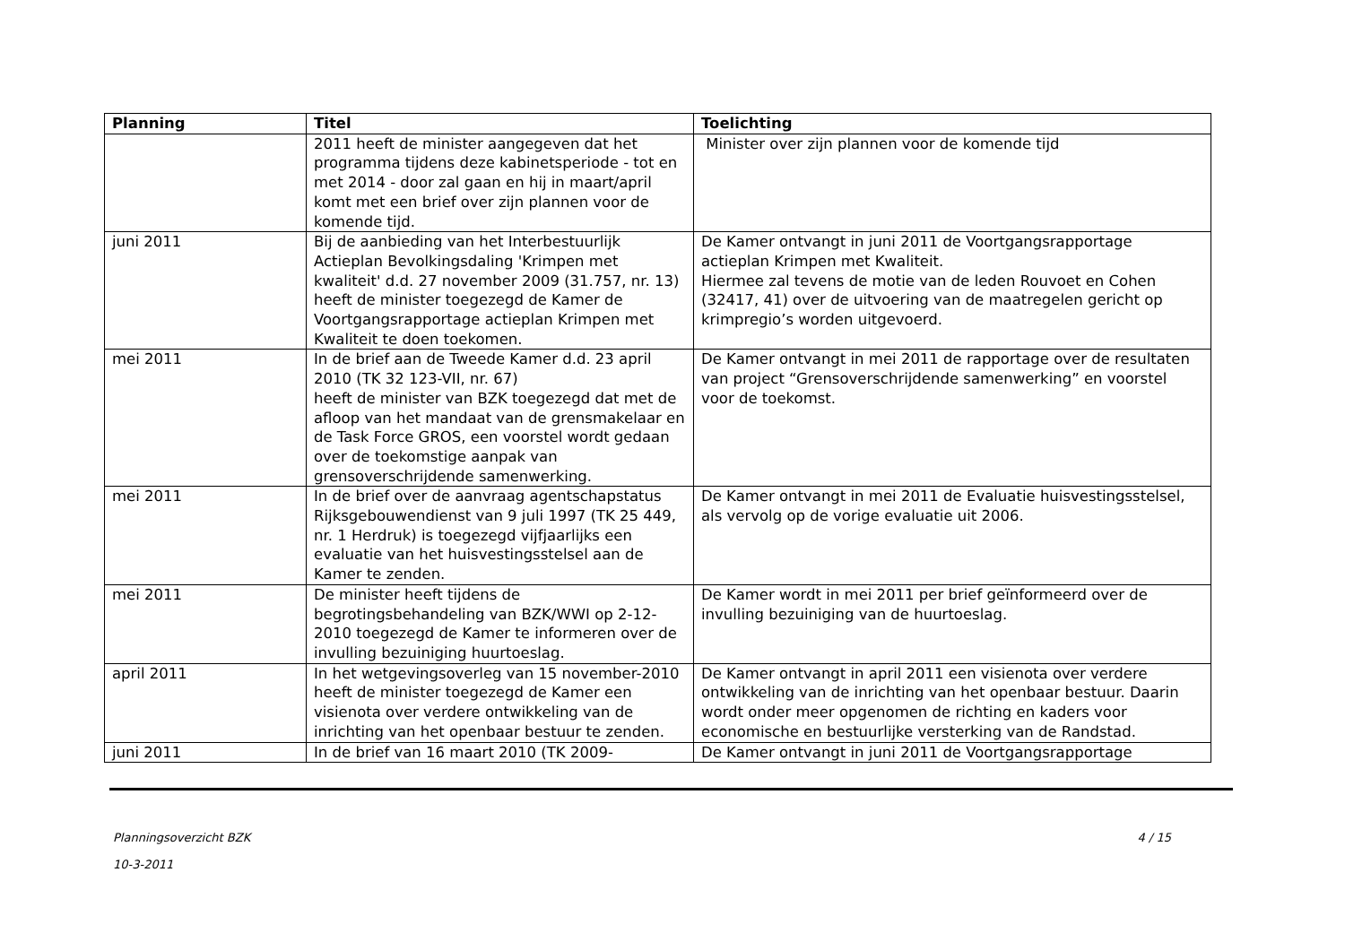| Planning | Titel | Toelichting |
| --- | --- | --- |
| | 2011 heeft de minister aangegeven dat het programma tijdens deze kabinetsperiode - tot en met 2014 - door zal gaan en hij in maart/april komt met een brief over zijn plannen voor de komende tijd. | Minister over zijn plannen voor de komende tijd |
| juni 2011 | Bij de aanbieding van het Interbestuurlijk Actieplan Bevolkingsdaling 'Krimpen met kwaliteit' d.d. 27 november 2009 (31.757, nr. 13) heeft de minister toegezegd de Kamer de Voortgangsrapportage actieplan Krimpen met Kwaliteit te doen toekomen. | De Kamer ontvangt in juni 2011 de Voortgangsrapportage actieplan Krimpen met Kwaliteit. Hiermee zal tevens de motie van de leden Rouvoet en Cohen (32417, 41) over de uitvoering van de maatregelen gericht op krimpregio’s worden uitgevoerd. |
| mei 2011 | In de brief aan de Tweede Kamer d.d. 23 april 2010 (TK 32 123-VII, nr. 67) heeft de minister van BZK toegezegd dat met de afloop van het mandaat van de grensmakelaar en de Task Force GROS, een voorstel wordt gedaan over de toekomstige aanpak van grensoverschrijdende samenwerking. | De Kamer ontvangt in mei 2011 de rapportage over de resultaten van project “Grensoverschrijdende samenwerking” en voorstel voor de toekomst. |
| mei 2011 | In de brief over de aanvraag agentschapstatus Rijksgebouwendienst van 9 juli 1997 (TK 25 449, nr. 1 Herdruk) is toegezegd vijfjaarlijks een evaluatie van het huisvestingsstelsel aan de Kamer te zenden. | De Kamer ontvangt in mei 2011 de Evaluatie huisvestingsstelsel, als vervolg op de vorige evaluatie uit 2006. |
| mei 2011 | De minister heeft tijdens de begrotingsbehandeling van BZK/WWI op 2-12-2010 toegezegd de Kamer te informeren over de invulling bezuiniging huurtoeslag. | De Kamer wordt in mei 2011 per brief geïnformeerd over de invulling bezuiniging van de huurtoeslag. |
| april 2011 | In het wetgevingsoverleg van 15 november-2010 heeft de minister toegezegd de Kamer een visienota over verdere ontwikkeling van de inrichting van het openbaar bestuur te zenden. | De Kamer ontvangt in april 2011 een visienota over verdere ontwikkeling van de inrichting van het openbaar bestuur. Daarin wordt onder meer opgenomen de richting en kaders voor economische en bestuurlijke versterking van de Randstad. |
| juni 2011 | In de brief van 16 maart 2010 (TK 2009- | De Kamer ontvangt in juni 2011 de Voortgangsrapportage |
Planningsoverzicht BZK
10-3-2011
4 / 15